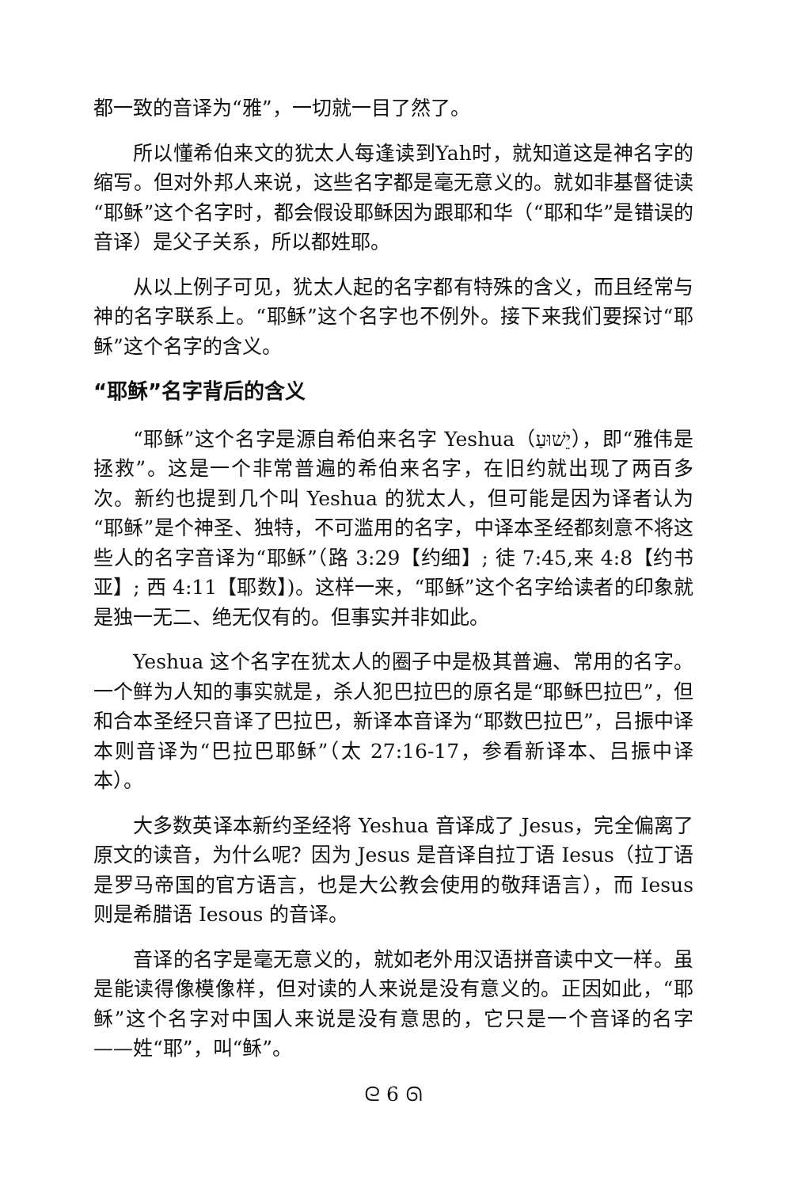都一致的音译为“雅”，一切就一目了然了。
所以懂希伯来文的犹太人每逢读到Yah时，就知道这是神名字的缩写。但对外邦人来说，这些名字都是毫无意义的。就如非基督徒读“耶稣”这个名字时，都会假设耶稣因为跟耶和华（“耶和华”是错误的音译）是父子关系，所以都姓耶。
从以上例子可见，犹太人起的名字都有特殊的含义，而且经常与神的名字联系上。“耶稣”这个名字也不例外。接下来我们要探讨“耶稣”这个名字的含义。
“耶稣”名字背后的含义
“耶稣”这个名字是源自希伯来名字 Yeshua（יֵשׁוּעַ），即“雅伟是拯救”。这是一个非常普遍的希伯来名字，在旧约就出现了两百多次。新约也提到几个叫 Yeshua 的犹太人，但可能是因为译者认为“耶稣”是个神圣、独特，不可滥用的名字，中译本圣经都刻意不将这些人的名字音译为“耶稣”（路 3:29【约细】; 徒 7:45,来 4:8【约书亚】; 西 4:11【耶数】)。这样一来，“耶稣”这个名字给读者的印象就是独一无二、绝无仅有的。但事实并非如此。
Yeshua 这个名字在犹太人的圈子中是极其普遍、常用的名字。一个鲜为人知的事实就是，杀人犯巴拉巴的原名是“耶稣巴拉巴”，但和合本圣经只音译了巴拉巴，新译本音译为“耶数巴拉巴”，吕振中译本则音译为“巴拉巴耶稣”（太 27:16-17，参看新译本、吕振中译本）。
大多数英译本新约圣经将 Yeshua 音译成了 Jesus，完全偏离了原文的读音，为什么呢？因为 Jesus 是音译自拉丁语 Iesus（拉丁语是罗马帝国的官方语言，也是大公教会使用的敬拜语言），而 Iesus 则是希腊语 Iesous 的音译。
音译的名字是毫无意义的，就如老外用汉语拼音读中文一样。虽是能读得像模像样，但对读的人来说是没有意义的。正因如此，“耶稣”这个名字对中国人来说是没有意思的，它只是一个音译的名字——姓“耶”，叫“稣”。
ᘓ 6 ᘏ